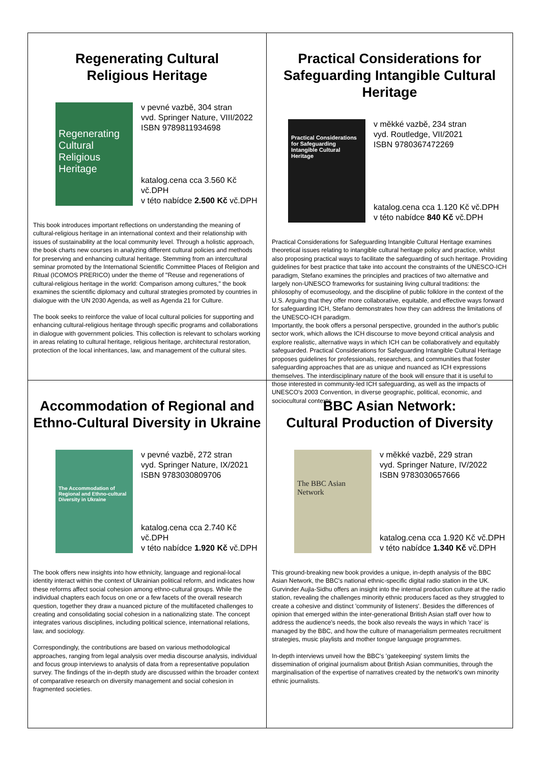Regenerating Cultural
Religious Heritage
Regenerating Cultural Religious Heritage
v pevné vazbě, 304 stran
vvd. Springer Nature, VIII/2022
ISBN 9789811934698
katalog.cena cca 3.560 Kč vč.DPH
v této nabídce 2.500 Kč vč.DPH
This book introduces important reflections on understanding the meaning of cultural-religious heritage in an international context and their relationship with issues of sustainability at the local community level. Through a holistic approach, the book charts new courses in analyzing different cultural policies and methods for preserving and enhancing cultural heritage. Stemming from an intercultural seminar promoted by the International Scientific Committee Places of Religion and Ritual (ICOMOS PRERICO) under the theme of "Reuse and regenerations of cultural-religious heritage in the world: Comparison among cultures," the book examines the scientific diplomacy and cultural strategies promoted by countries in dialogue with the UN 2030 Agenda, as well as Agenda 21 for Culture.
The book seeks to reinforce the value of local cultural policies for supporting and enhancing cultural-religious heritage through specific programs and collaborations in dialogue with government policies. This collection is relevant to scholars working in areas relating to cultural heritage, religious heritage, architectural restoration, protection of the local inheritances, law, and management of the cultural sites.
Practical Considerations for
Safeguarding Intangible Cultural Heritage
Practical Considerations for Safeguarding Intangible Cultural Heritage
v měkké vazbě, 234 stran
vyd. Routledge, VII/2021
ISBN 9780367472269
katalog.cena cca 1.120 Kč vč.DPH
v této nabídce 840 Kč vč.DPH
Practical Considerations for Safeguarding Intangible Cultural Heritage examines theoretical issues relating to intangible cultural heritage policy and practice, whilst also proposing practical ways to facilitate the safeguarding of such heritage. Providing guidelines for best practice that take into account the constraints of the UNESCO-ICH paradigm, Stefano examines the principles and practices of two alternative and largely non-UNESCO frameworks for sustaining living cultural traditions: the philosophy of ecomuseology, and the discipline of public folklore in the context of the U.S. Arguing that they offer more collaborative, equitable, and effective ways forward for safeguarding ICH, Stefano demonstrates how they can address the limitations of the UNESCO-ICH paradigm.
Importantly, the book offers a personal perspective, grounded in the author's public sector work, which allows the ICH discourse to move beyond critical analysis and explore realistic, alternative ways in which ICH can be collaboratively and equitably safeguarded. Practical Considerations for Safeguarding Intangible Cultural Heritage proposes guidelines for professionals, researchers, and communities that foster safeguarding approaches that are as unique and nuanced as ICH expressions themselves. The interdisciplinary nature of the book will ensure that it is useful to those interested in community-led ICH safeguarding, as well as the impacts of UNESCO's 2003 Convention, in diverse geographic, political, economic, and sociocultural contexts.
Accommodation of Regional and
Ethno-Cultural Diversity in Ukraine
The Accommodation of Regional and Ethno-cultural Diversity in Ukraine
v pevné vazbě, 272 stran
vyd. Springer Nature, IX/2021
ISBN 9783030809706
katalog.cena cca 2.740 Kč vč.DPH
v této nabídce 1.920 Kč vč.DPH
The book offers new insights into how ethnicity, language and regional-local identity interact within the context of Ukrainian political reform, and indicates how these reforms affect social cohesion among ethno-cultural groups. While the individual chapters each focus on one or a few facets of the overall research question, together they draw a nuanced picture of the multifaceted challenges to creating and consolidating social cohesion in a nationalizing state. The concept integrates various disciplines, including political science, international relations, law, and sociology.
Correspondingly, the contributions are based on various methodological approaches, ranging from legal analysis over media discourse analysis, individual and focus group interviews to analysis of data from a representative population survey. The findings of the in-depth study are discussed within the broader context of comparative research on diversity management and social cohesion in fragmented societies.
BBC Asian Network:
Cultural Production of Diversity
The BBC Asian Network
v měkké vazbě, 229 stran
vyd. Springer Nature, IV/2022
ISBN 9783030657666
katalog.cena cca 1.920 Kč vč.DPH
v této nabídce 1.340 Kč vč.DPH
This ground-breaking new book provides a unique, in-depth analysis of the BBC Asian Network, the BBC's national ethnic-specific digital radio station in the UK. Gurvinder Aujla-Sidhu offers an insight into the internal production culture at the radio station, revealing the challenges minority ethnic producers faced as they struggled to create a cohesive and distinct 'community of listeners'. Besides the differences of opinion that emerged within the inter-generational British Asian staff over how to address the audience's needs, the book also reveals the ways in which 'race' is managed by the BBC, and how the culture of managerialism permeates recruitment strategies, music playlists and mother tongue language programmes.
In-depth interviews unveil how the BBC's 'gatekeeping' system limits the dissemination of original journalism about British Asian communities, through the marginalisation of the expertise of narratives created by the network's own minority ethnic journalists.